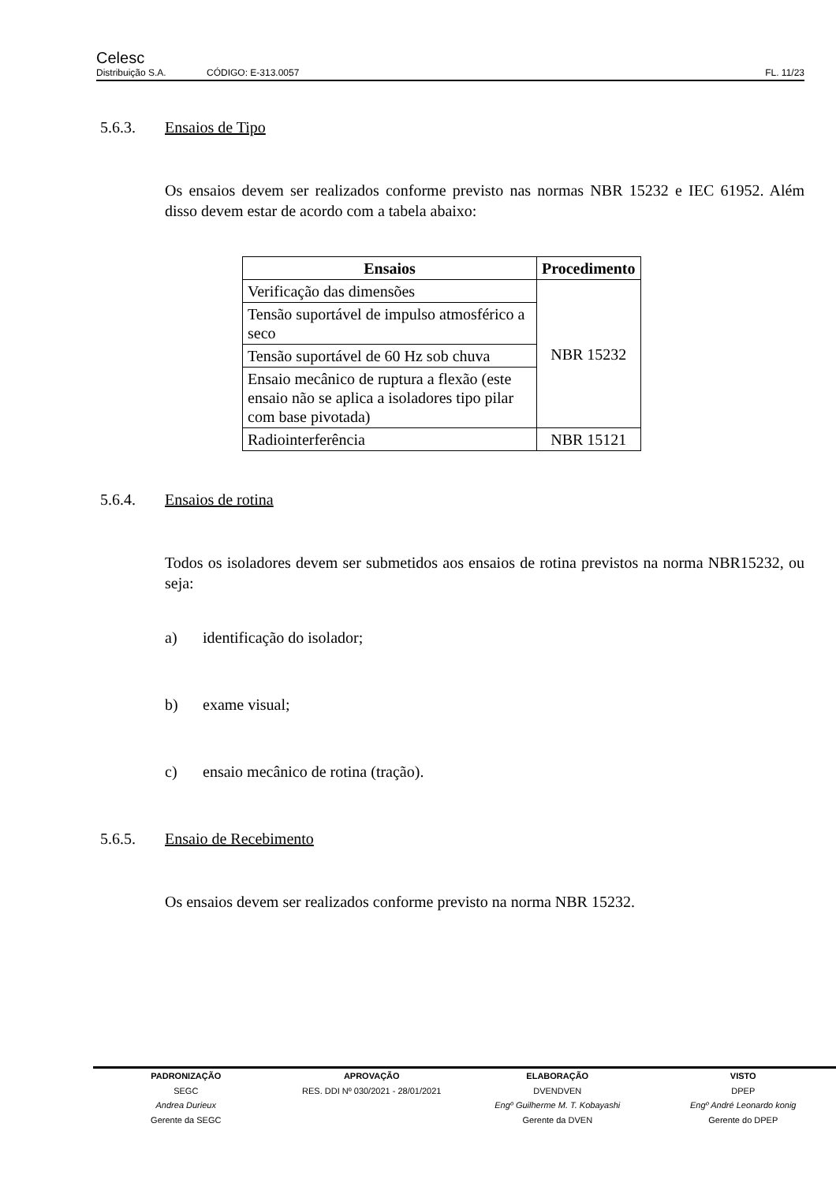Celesc
Distribuição S.A.
CÓDIGO: E-313.0057
FL. 11/23
5.6.3. Ensaios de Tipo
Os ensaios devem ser realizados conforme previsto nas normas NBR 15232 e IEC 61952. Além disso devem estar de acordo com a tabela abaixo:
| Ensaios | Procedimento |
| --- | --- |
| Verificação das dimensões | NBR 15232 |
| Tensão suportável de impulso atmosférico a seco | |
| Tensão suportável de 60 Hz sob chuva | |
| Ensaio mecânico de ruptura a flexão (este ensaio não se aplica a isoladores tipo pilar com base pivotada) | |
| Radiointerferência | NBR 15121 |
5.6.4. Ensaios de rotina
Todos os isoladores devem ser submetidos aos ensaios de rotina previstos na norma NBR15232, ou seja:
a) identificação do isolador;
b) exame visual;
c) ensaio mecânico de rotina (tração).
5.6.5. Ensaio de Recebimento
Os ensaios devem ser realizados conforme previsto na norma NBR 15232.
PADRONIZAÇÃO
SEGC
Andrea Durieux
Gerente da SEGC
APROVAÇÃO
RES. DDI Nº 030/2021 - 28/01/2021
ELABORAÇÃO
DVENDVEN
Engº Guilherme M. T. Kobayashi
Gerente da DVEN
VISTO
DPEP
Engº André Leonardo konig
Gerente do DPEP